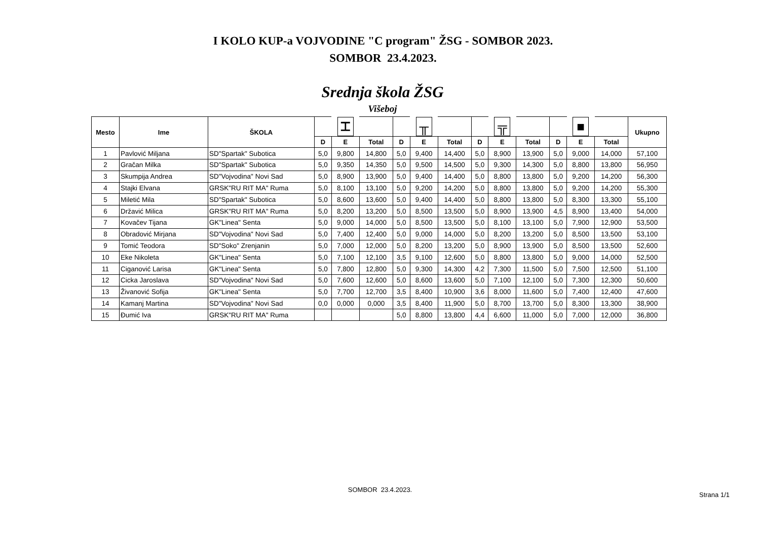I KOLO KUP-a VOJVODINE "C program" ŽSG - SOMBOR 2023.
SOMBOR 23.4.2023.
Srednja škola ŽSG
Višeboj
| Mesto | Ime | ŠKOLA | | ⌶ | | | ╥ | | | ╦ | | | ■ | | Ukupno |
| --- | --- | --- | --- | --- | --- | --- | --- | --- | --- | --- | --- | --- | --- | --- | --- |
| | | | D | E | Total | D | E | Total | D | E | Total | D | E | Total | |
| 1 | Pavlović Miljana | SD"Spartak" Subotica | 5,0 | 9,800 | 14,800 | 5,0 | 9,400 | 14,400 | 5,0 | 8,900 | 13,900 | 5,0 | 9,000 | 14,000 | 57,100 |
| 2 | Gračan Milka | SD"Spartak" Subotica | 5,0 | 9,350 | 14,350 | 5,0 | 9,500 | 14,500 | 5,0 | 9,300 | 14,300 | 5,0 | 8,800 | 13,800 | 56,950 |
| 3 | Skumpija Andrea | SD"Vojvodina" Novi Sad | 5,0 | 8,900 | 13,900 | 5,0 | 9,400 | 14,400 | 5,0 | 8,800 | 13,800 | 5,0 | 9,200 | 14,200 | 56,300 |
| 4 | Stajki Elvana | GRSK"RU RIT MA" Ruma | 5,0 | 8,100 | 13,100 | 5,0 | 9,200 | 14,200 | 5,0 | 8,800 | 13,800 | 5,0 | 9,200 | 14,200 | 55,300 |
| 5 | Miletić Mila | SD"Spartak" Subotica | 5,0 | 8,600 | 13,600 | 5,0 | 9,400 | 14,400 | 5,0 | 8,800 | 13,800 | 5,0 | 8,300 | 13,300 | 55,100 |
| 6 | Državić Milica | GRSK"RU RIT MA" Ruma | 5,0 | 8,200 | 13,200 | 5,0 | 8,500 | 13,500 | 5,0 | 8,900 | 13,900 | 4,5 | 8,900 | 13,400 | 54,000 |
| 7 | Kovačev Tijana | GK"Linea" Senta | 5,0 | 9,000 | 14,000 | 5,0 | 8,500 | 13,500 | 5,0 | 8,100 | 13,100 | 5,0 | 7,900 | 12,900 | 53,500 |
| 8 | Obradović Mirjana | SD"Vojvodina" Novi Sad | 5,0 | 7,400 | 12,400 | 5,0 | 9,000 | 14,000 | 5,0 | 8,200 | 13,200 | 5,0 | 8,500 | 13,500 | 53,100 |
| 9 | Tomić Teodora | SD"Soko" Zrenjanin | 5,0 | 7,000 | 12,000 | 5,0 | 8,200 | 13,200 | 5,0 | 8,900 | 13,900 | 5,0 | 8,500 | 13,500 | 52,600 |
| 10 | Eke Nikoleta | GK"Linea" Senta | 5,0 | 7,100 | 12,100 | 3,5 | 9,100 | 12,600 | 5,0 | 8,800 | 13,800 | 5,0 | 9,000 | 14,000 | 52,500 |
| 11 | Ciganović Larisa | GK"Linea" Senta | 5,0 | 7,800 | 12,800 | 5,0 | 9,300 | 14,300 | 4,2 | 7,300 | 11,500 | 5,0 | 7,500 | 12,500 | 51,100 |
| 12 | Cicka Jaroslava | SD"Vojvodina" Novi Sad | 5,0 | 7,600 | 12,600 | 5,0 | 8,600 | 13,600 | 5,0 | 7,100 | 12,100 | 5,0 | 7,300 | 12,300 | 50,600 |
| 13 | Živanović Sofija | GK"Linea" Senta | 5,0 | 7,700 | 12,700 | 3,5 | 8,400 | 10,900 | 3,6 | 8,000 | 11,600 | 5,0 | 7,400 | 12,400 | 47,600 |
| 14 | Kamanj Martina | SD"Vojvodina" Novi Sad | 0,0 | 0,000 | 0,000 | 3,5 | 8,400 | 11,900 | 5,0 | 8,700 | 13,700 | 5,0 | 8,300 | 13,300 | 38,900 |
| 15 | Đumić Iva | GRSK"RU RIT MA" Ruma | | | | 5,0 | 8,800 | 13,800 | 4,4 | 6,600 | 11,000 | 5,0 | 7,000 | 12,000 | 36,800 |
SOMBOR 23.4.2023.
Strana 1/1